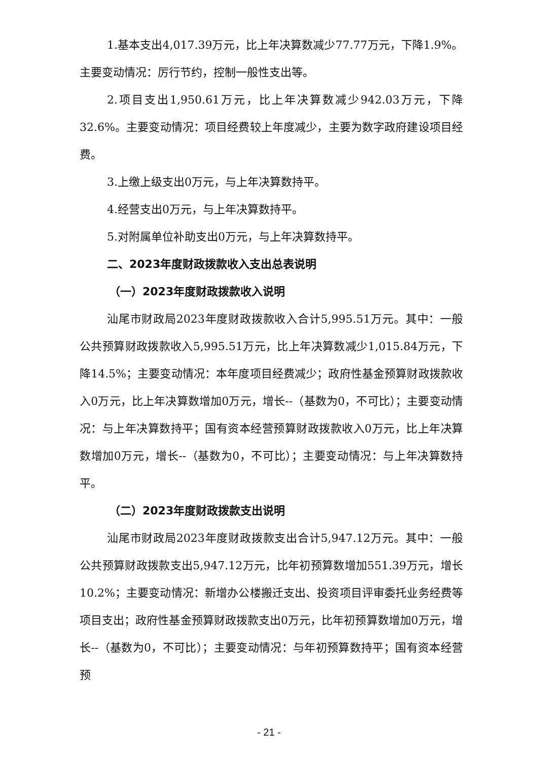1.基本支出4,017.39万元，比上年决算数减少77.77万元，下降1.9%。主要变动情况：厉行节约，控制一般性支出等。
2.项目支出1,950.61万元，比上年决算数减少942.03万元，下降32.6%。主要变动情况：项目经费较上年度减少，主要为数字政府建设项目经费。
3.上缴上级支出0万元，与上年决算数持平。
4.经营支出0万元，与上年决算数持平。
5.对附属单位补助支出0万元，与上年决算数持平。
二、2023年度财政拨款收入支出总表说明
（一）2023年度财政拨款收入说明
汕尾市财政局2023年度财政拨款收入合计5,995.51万元。其中：一般公共预算财政拨款收入5,995.51万元，比上年决算数减少1,015.84万元，下降14.5%；主要变动情况：本年度项目经费减少；政府性基金预算财政拨款收入0万元，比上年决算数增加0万元，增长--（基数为0，不可比）；主要变动情况：与上年决算数持平；国有资本经营预算财政拨款收入0万元，比上年决算数增加0万元，增长--（基数为0，不可比）；主要变动情况：与上年决算数持平。
（二）2023年度财政拨款支出说明
汕尾市财政局2023年度财政拨款支出合计5,947.12万元。其中：一般公共预算财政拨款支出5,947.12万元，比年初预算数增加551.39万元，增长10.2%；主要变动情况：新增办公楼搬迁支出、投资项目评审委托业务经费等项目支出；政府性基金预算财政拨款支出0万元，比年初预算数增加0万元，增长--（基数为0，不可比）；主要变动情况：与年初预算数持平；国有资本经营预
- 21 -